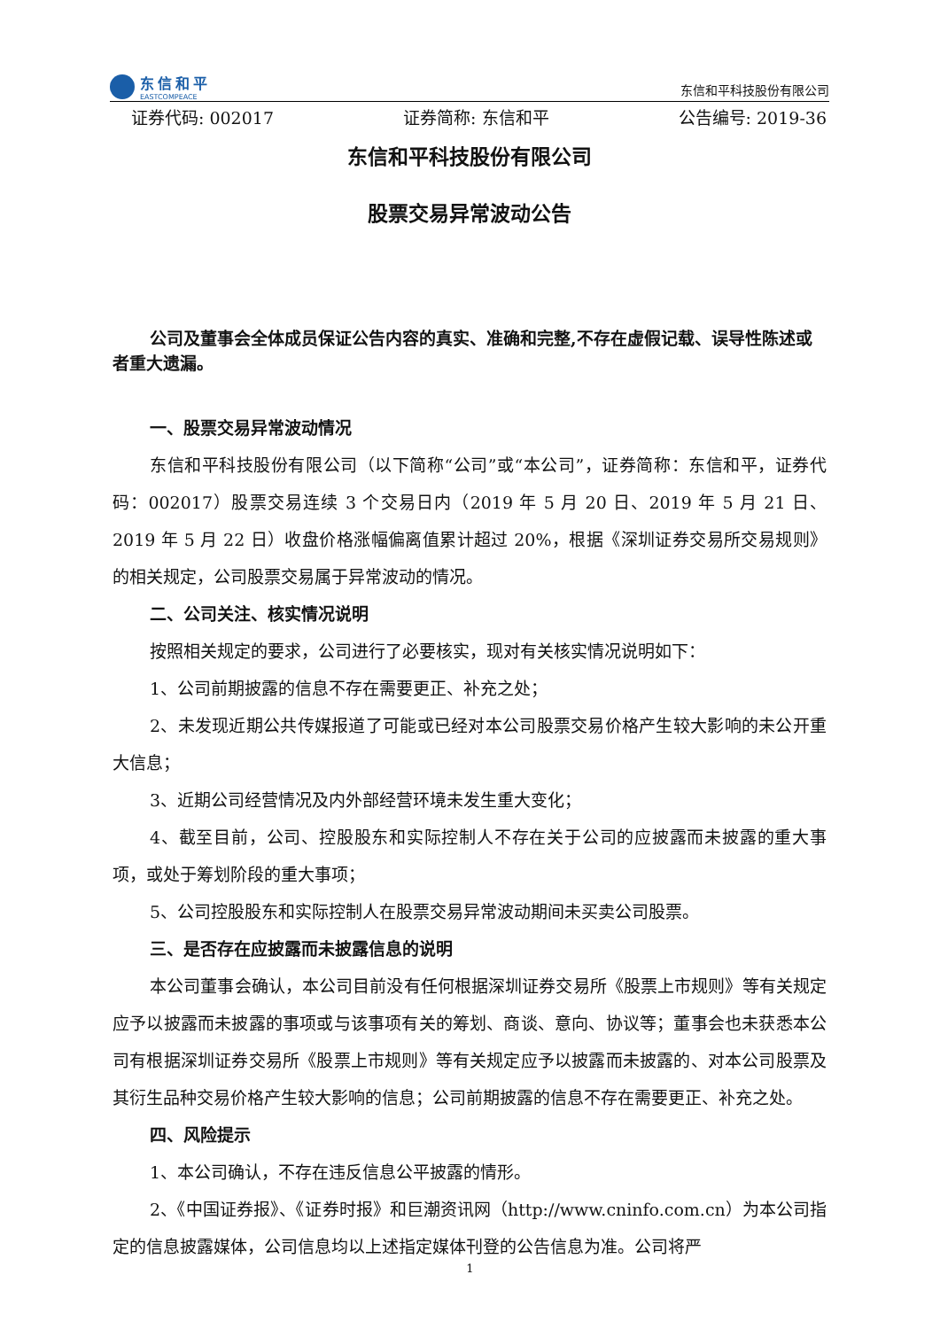东信和平
EASTCOMPEACE
东信和平科技股份有限公司
证券代码: 002017 证券简称: 东信和平 公告编号: 2019-36
东信和平科技股份有限公司
股票交易异常波动公告
公司及董事会全体成员保证公告内容的真实、准确和完整,不存在虚假记载、误导性陈述或者重大遗漏。
一、股票交易异常波动情况
东信和平科技股份有限公司（以下简称“公司”或“本公司”，证券简称：东信和平，证券代码：002017）股票交易连续 3 个交易日内（2019 年 5 月 20 日、2019 年 5 月 21 日、2019 年 5 月 22 日）收盘价格涨幅偏离值累计超过 20%，根据《深圳证券交易所交易规则》的相关规定，公司股票交易属于异常波动的情况。
二、公司关注、核实情况说明
按照相关规定的要求，公司进行了必要核实，现对有关核实情况说明如下：
1、公司前期披露的信息不存在需要更正、补充之处；
2、未发现近期公共传媒报道了可能或已经对本公司股票交易价格产生较大影响的未公开重大信息；
3、近期公司经营情况及内外部经营环境未发生重大变化；
4、截至目前，公司、控股股东和实际控制人不存在关于公司的应披露而未披露的重大事项，或处于筹划阶段的重大事项；
5、公司控股股东和实际控制人在股票交易异常波动期间未买卖公司股票。
三、是否存在应披露而未披露信息的说明
本公司董事会确认，本公司目前没有任何根据深圳证券交易所《股票上市规则》等有关规定应予以披露而未披露的事项或与该事项有关的筹划、商谈、意向、协议等；董事会也未获悉本公司有根据深圳证券交易所《股票上市规则》等有关规定应予以披露而未披露的、对本公司股票及其衍生品种交易价格产生较大影响的信息；公司前期披露的信息不存在需要更正、补充之处。
四、风险提示
1、本公司确认，不存在违反信息公平披露的情形。
2、《中国证券报》、《证券时报》和巨潮资讯网（http://www.cninfo.com.cn）为本公司指定的信息披露媒体，公司信息均以上述指定媒体刊登的公告信息为准。公司将严
1